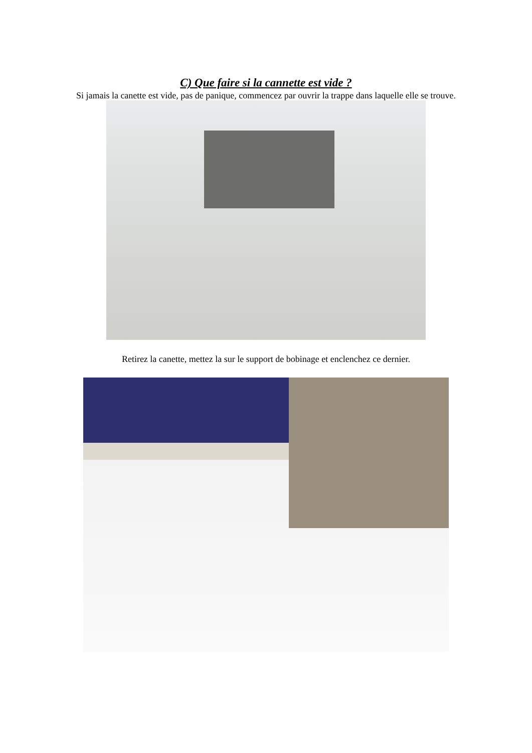C) Que faire si la cannette est vide ?
Si jamais la canette est vide, pas de panique, commencez par ouvrir la trappe dans laquelle elle se trouve.
Retirez la canette, mettez la sur le support de bobinage et enclenchez ce dernier.